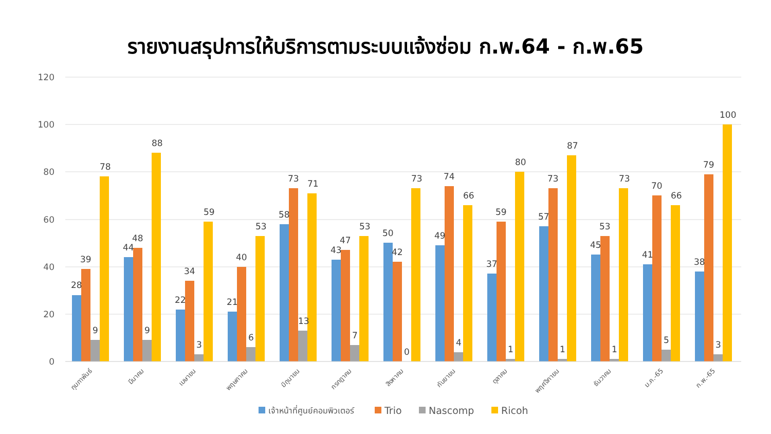รายงานสรุปการให้บริการตามระบบแจ้งซ่อม ก.พ.64 - ก.พ.65
120
100
80
60
40
20
0
28
39
9
78
44
48
9
88
22
34
3
59
21
40
6
53
58
73
13
71
43
47
7
53
50
42
0
73
49
74
4
66
37
59
1
80
57
73
1
87
45
53
1
73
41
70
5
66
38
79
3
100
กุมภาพันธ์
มีนาคม
เมษายน
พฤษภาคม
มิถุนายน
กรกฎาคม
สิงหาคม
กันยายน
ตุลาคม
พฤศจิกายน
ธันวาคม
ม.ค.-65
ก.พ.-65
เจ้าหน้าที่ศูนย์คอมพิวเตอร์
Trio
Nascomp
Ricoh